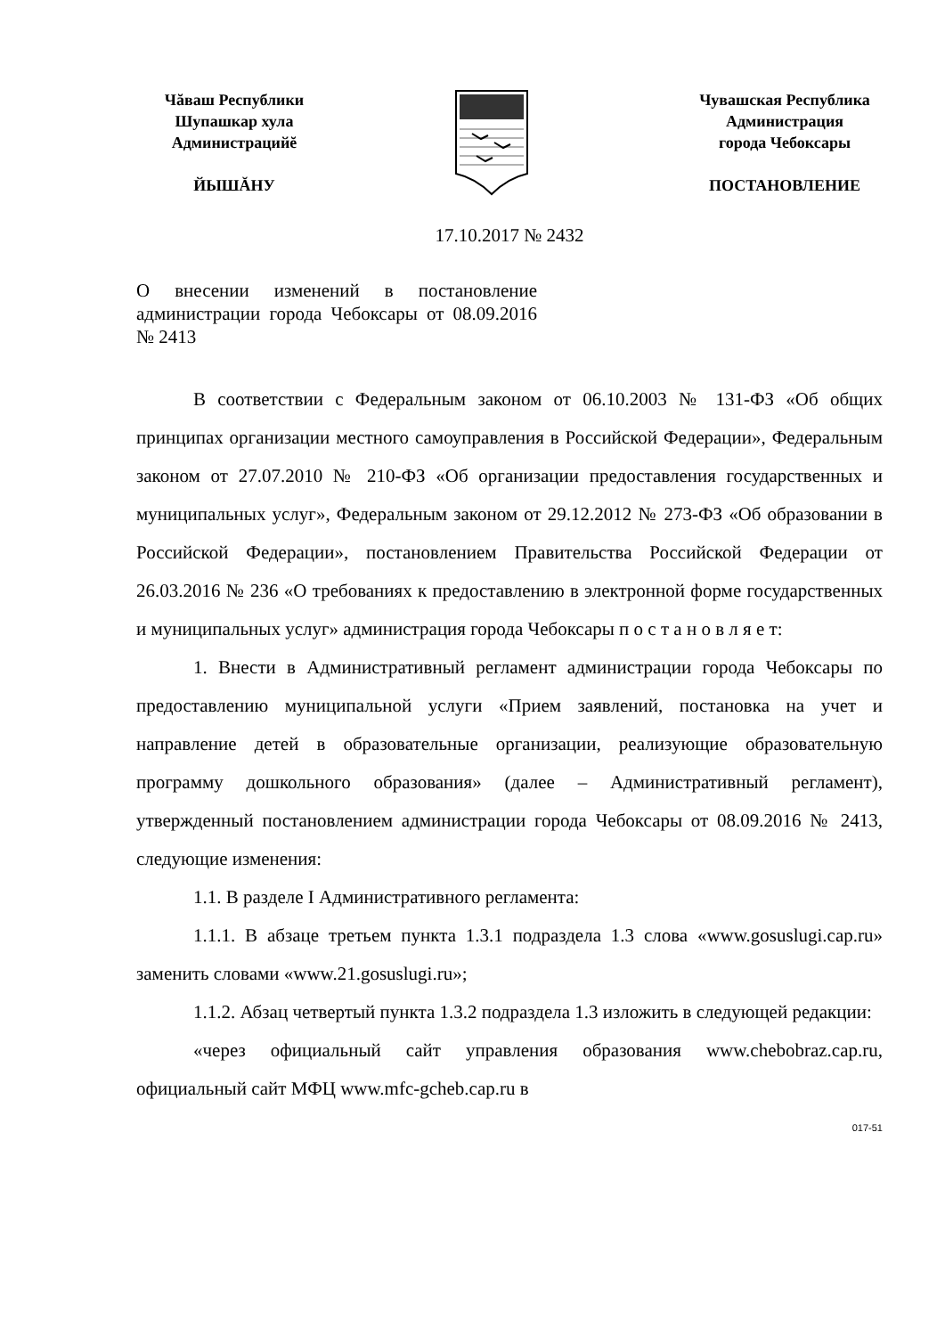Чăваш Республики
Шупашкар хула
Администрацийĕ
ЙЫШĂНУ
Чувашская Республика
Администрация
города Чебоксары
ПОСТАНОВЛЕНИЕ
17.10.2017 № 2432
О внесении изменений в постановление администрации города Чебоксары от 08.09.2016 № 2413
В соответствии с Федеральным законом от 06.10.2003 № 131-ФЗ «Об общих принципах организации местного самоуправления в Российской Федерации», Федеральным законом от 27.07.2010 № 210-ФЗ «Об организации предоставления государственных и муниципальных услуг», Федеральным законом от 29.12.2012 № 273-ФЗ «Об образовании в Российской Федерации», постановлением Правительства Российской Федерации от 26.03.2016 № 236 «О требованиях к предоставлению в электронной форме государственных и муниципальных услуг» администрация города Чебоксары п о с т а н о в л я е т:
1. Внести в Административный регламент администрации города Чебоксары по предоставлению муниципальной услуги «Прием заявлений, постановка на учет и направление детей в образовательные организации, реализующие образовательную программу дошкольного образования» (далее – Административный регламент), утвержденный постановлением администрации города Чебоксары от 08.09.2016 № 2413, следующие изменения:
1.1. В разделе I Административного регламента:
1.1.1. В абзаце третьем пункта 1.3.1 подраздела 1.3 слова «www.gosuslugi.cap.ru» заменить словами «www.21.gosuslugi.ru»;
1.1.2. Абзац четвертый пункта 1.3.2 подраздела 1.3 изложить в следующей редакции:
«через официальный сайт управления образования www.chebobraz.cap.ru, официальный сайт МФЦ www.mfc-gcheb.cap.ru в
017-51